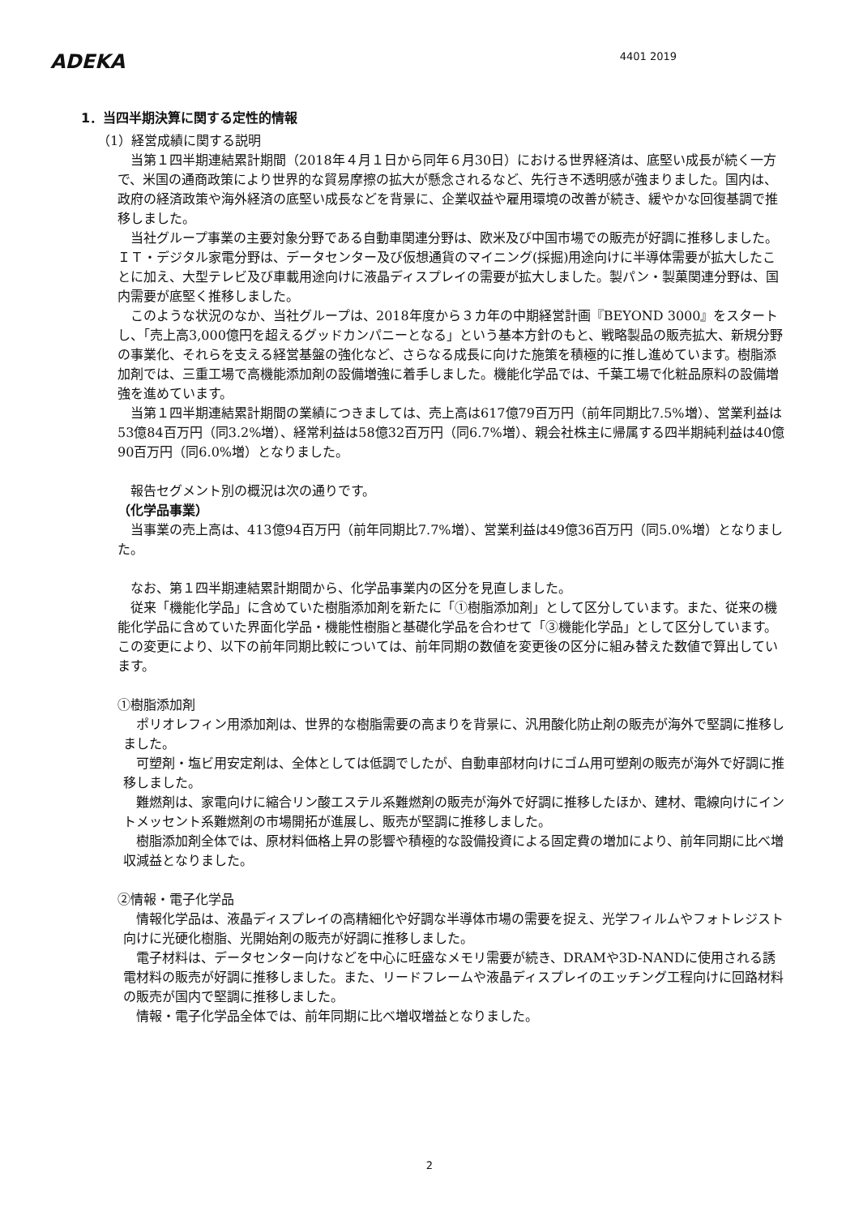ADEKA
4401 2019
1．当四半期決算に関する定性的情報
（1）経営成績に関する説明
当第１四半期連結累計期間（2018年４月１日から同年６月30日）における世界経済は、底堅い成長が続く一方で、米国の通商政策により世界的な貿易摩擦の拡大が懸念されるなど、先行き不透明感が強まりました。国内は、政府の経済政策や海外経済の底堅い成長などを背景に、企業収益や雇用環境の改善が続き、緩やかな回復基調で推移しました。
当社グループ事業の主要対象分野である自動車関連分野は、欧米及び中国市場での販売が好調に推移しました。ＩＴ・デジタル家電分野は、データセンター及び仮想通貨のマイニング(採掘)用途向けに半導体需要が拡大したことに加え、大型テレビ及び車載用途向けに液晶ディスプレイの需要が拡大しました。製パン・製菓関連分野は、国内需要が底堅く推移しました。
このような状況のなか、当社グループは、2018年度から３カ年の中期経営計画『BEYOND 3000』をスタートし、「売上高3,000億円を超えるグッドカンパニーとなる」という基本方針のもと、戦略製品の販売拡大、新規分野の事業化、それらを支える経営基盤の強化など、さらなる成長に向けた施策を積極的に推し進めています。樹脂添加剤では、三重工場で高機能添加剤の設備増強に着手しました。機能化学品では、千葉工場で化粧品原料の設備増強を進めています。
当第１四半期連結累計期間の業績につきましては、売上高は617億79百万円（前年同期比7.5%増）、営業利益は53億84百万円（同3.2%増）、経常利益は58億32百万円（同6.7%増）、親会社株主に帰属する四半期純利益は40億90百万円（同6.0%増）となりました。
報告セグメント別の概況は次の通りです。
（化学品事業）
当事業の売上高は、413億94百万円（前年同期比7.7%増）、営業利益は49億36百万円（同5.0%増）となりました。
なお、第１四半期連結累計期間から、化学品事業内の区分を見直しました。
従来「機能化学品」に含めていた樹脂添加剤を新たに「①樹脂添加剤」として区分しています。また、従来の機能化学品に含めていた界面化学品・機能性樹脂と基礎化学品を合わせて「③機能化学品」として区分しています。この変更により、以下の前年同期比較については、前年同期の数値を変更後の区分に組み替えた数値で算出しています。
①樹脂添加剤
ポリオレフィン用添加剤は、世界的な樹脂需要の高まりを背景に、汎用酸化防止剤の販売が海外で堅調に推移しました。
可塑剤・塩ビ用安定剤は、全体としては低調でしたが、自動車部材向けにゴム用可塑剤の販売が海外で好調に推移しました。
難燃剤は、家電向けに縮合リン酸エステル系難燃剤の販売が海外で好調に推移したほか、建材、電線向けにイントメッセント系難燃剤の市場開拓が進展し、販売が堅調に推移しました。
樹脂添加剤全体では、原材料価格上昇の影響や積極的な設備投資による固定費の増加により、前年同期に比べ増収減益となりました。
②情報・電子化学品
情報化学品は、液晶ディスプレイの高精細化や好調な半導体市場の需要を捉え、光学フィルムやフォトレジスト向けに光硬化樹脂、光開始剤の販売が好調に推移しました。
電子材料は、データセンター向けなどを中心に旺盛なメモリ需要が続き、DRAMや3D-NANDに使用される誘電材料の販売が好調に推移しました。また、リードフレームや液晶ディスプレイのエッチング工程向けに回路材料の販売が国内で堅調に推移しました。
情報・電子化学品全体では、前年同期に比べ増収増益となりました。
2